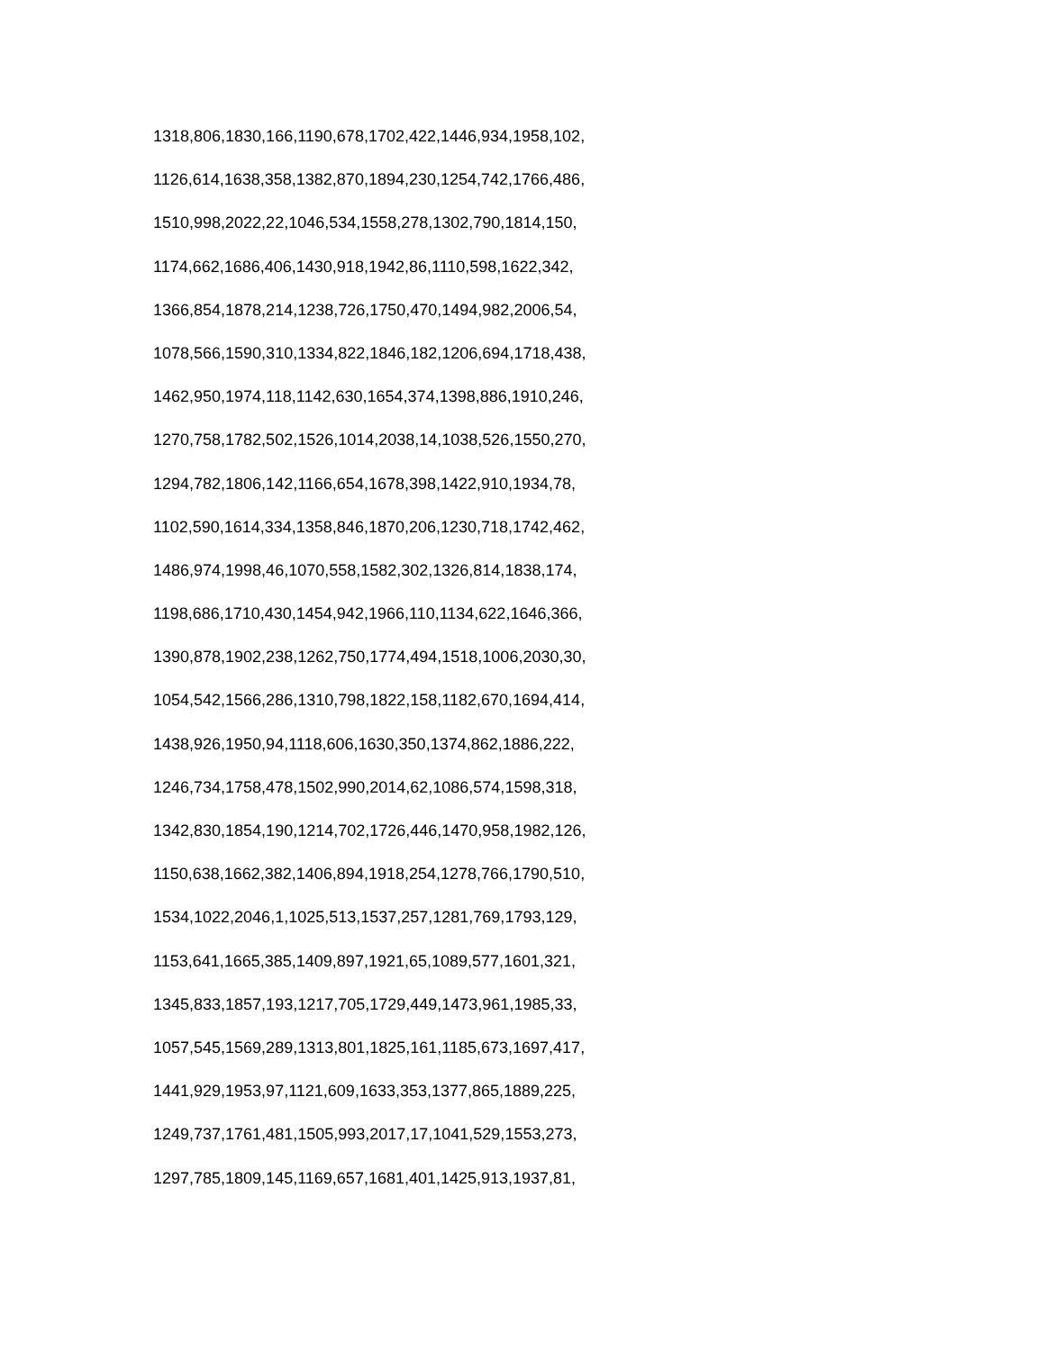1318,806,1830,166,1190,678,1702,422,1446,934,1958,102,
1126,614,1638,358,1382,870,1894,230,1254,742,1766,486,
1510,998,2022,22,1046,534,1558,278,1302,790,1814,150,
1174,662,1686,406,1430,918,1942,86,1110,598,1622,342,
1366,854,1878,214,1238,726,1750,470,1494,982,2006,54,
1078,566,1590,310,1334,822,1846,182,1206,694,1718,438,
1462,950,1974,118,1142,630,1654,374,1398,886,1910,246,
1270,758,1782,502,1526,1014,2038,14,1038,526,1550,270,
1294,782,1806,142,1166,654,1678,398,1422,910,1934,78,
1102,590,1614,334,1358,846,1870,206,1230,718,1742,462,
1486,974,1998,46,1070,558,1582,302,1326,814,1838,174,
1198,686,1710,430,1454,942,1966,110,1134,622,1646,366,
1390,878,1902,238,1262,750,1774,494,1518,1006,2030,30,
1054,542,1566,286,1310,798,1822,158,1182,670,1694,414,
1438,926,1950,94,1118,606,1630,350,1374,862,1886,222,
1246,734,1758,478,1502,990,2014,62,1086,574,1598,318,
1342,830,1854,190,1214,702,1726,446,1470,958,1982,126,
1150,638,1662,382,1406,894,1918,254,1278,766,1790,510,
1534,1022,2046,1,1025,513,1537,257,1281,769,1793,129,
1153,641,1665,385,1409,897,1921,65,1089,577,1601,321,
1345,833,1857,193,1217,705,1729,449,1473,961,1985,33,
1057,545,1569,289,1313,801,1825,161,1185,673,1697,417,
1441,929,1953,97,1121,609,1633,353,1377,865,1889,225,
1249,737,1761,481,1505,993,2017,17,1041,529,1553,273,
1297,785,1809,145,1169,657,1681,401,1425,913,1937,81,